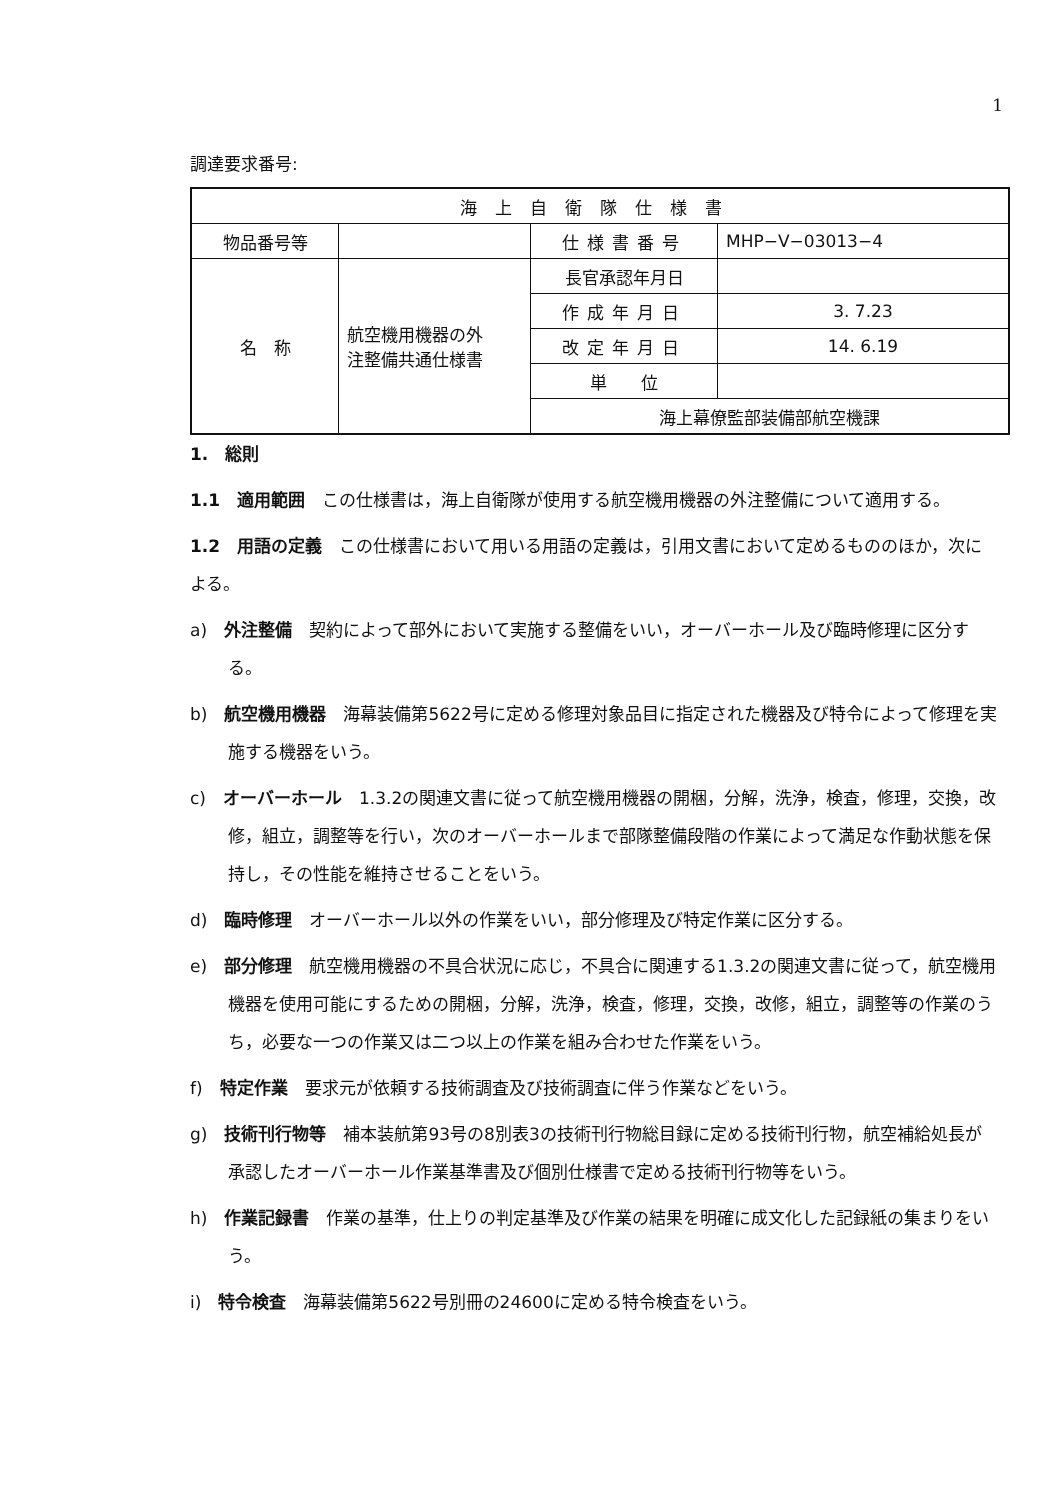1
調達要求番号:
| 海上自衛隊仕様書 | | | |
| 物品番号等 | | 仕様書番号 | MHP−V−03013−4 |
| 名 称 | 航空機用機器の外 注整備共通仕様書 | 長官承認年月日 | |
| | | 作成年月日 | 3. 7.23 |
| | | 改定年月日 | 14. 6.19 |
| | | 単 位 | |
| | | 海上幕僚監部装備部航空機課 | |
1.　総則
1.1　適用範囲　この仕様書は，海上自衛隊が使用する航空機用機器の外注整備について適用する。
1.2　用語の定義　この仕様書において用いる用語の定義は，引用文書において定めるもののほか，次による。
a)　外注整備　契約によって部外において実施する整備をいい，オーバーホール及び臨時修理に区分する。
b)　航空機用機器　海幕装備第5622号に定める修理対象品目に指定された機器及び特令によって修理を実施する機器をいう。
c)　オーバーホール　1.3.2の関連文書に従って航空機用機器の開梱，分解，洗浄，検査，修理，交換，改修，組立，調整等を行い，次のオーバーホールまで部隊整備段階の作業によって満足な作動状態を保持し，その性能を維持させることをいう。
d)　臨時修理　オーバーホール以外の作業をいい，部分修理及び特定作業に区分する。
e)　部分修理　航空機用機器の不具合状況に応じ，不具合に関連する1.3.2の関連文書に従って，航空機用機器を使用可能にするための開梱，分解，洗浄，検査，修理，交換，改修，組立，調整等の作業のうち，必要な一つの作業又は二つ以上の作業を組み合わせた作業をいう。
f)　特定作業　要求元が依頼する技術調査及び技術調査に伴う作業などをいう。
g)　技術刊行物等　補本装航第93号の8別表3の技術刊行物総目録に定める技術刊行物，航空補給処長が承認したオーバーホール作業基準書及び個別仕様書で定める技術刊行物等をいう。
h)　作業記録書　作業の基準，仕上りの判定基準及び作業の結果を明確に成文化した記録紙の集まりをいう。
i)　特令検査　海幕装備第5622号別冊の24600に定める特令検査をいう。